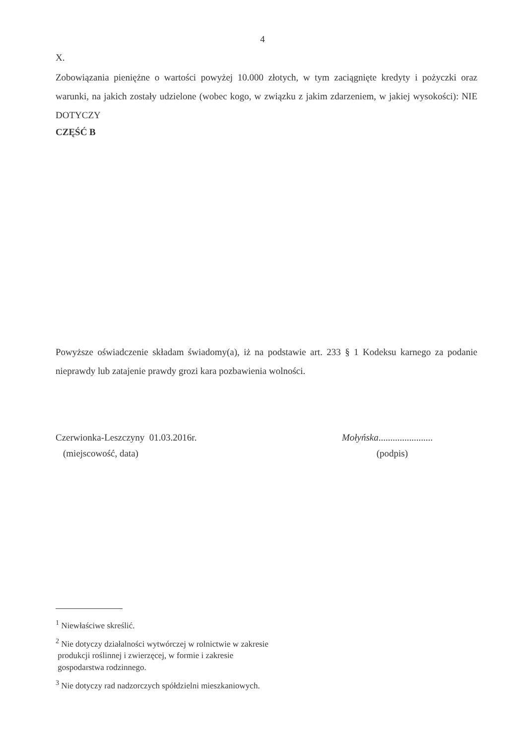4
X.
Zobowiązania pieniężne o wartości powyżej 10.000 złotych, w tym zaciągnięte kredyty i pożyczki oraz warunki, na jakich zostały udzielone (wobec kogo, w związku z jakim zdarzeniem, w jakiej wysokości): NIE DOTYCZY
CZĘŚĆ B
Powyższe oświadczenie składam świadomy(a), iż na podstawie art. 233 § 1 Kodeksu karnego za podanie nieprawdy lub zatajenie prawdy grozi kara pozbawienia wolności.
Czerwionka-Leszczyny 01.03.2016r.
Mołyńska.......................
(miejscowość, data) (podpis)
<sup>1</sup> Niewłaściwe skreślić.
<sup>2</sup> Nie dotyczy działalności wytwórczej w rolnictwie w zakresie
produkcji roślinnej i zwierzęcej, w formie i zakresie
gospodarstwa rodzinnego.
<sup>3</sup> Nie dotyczy rad nadzorczych spółdzielni mieszkaniowych.